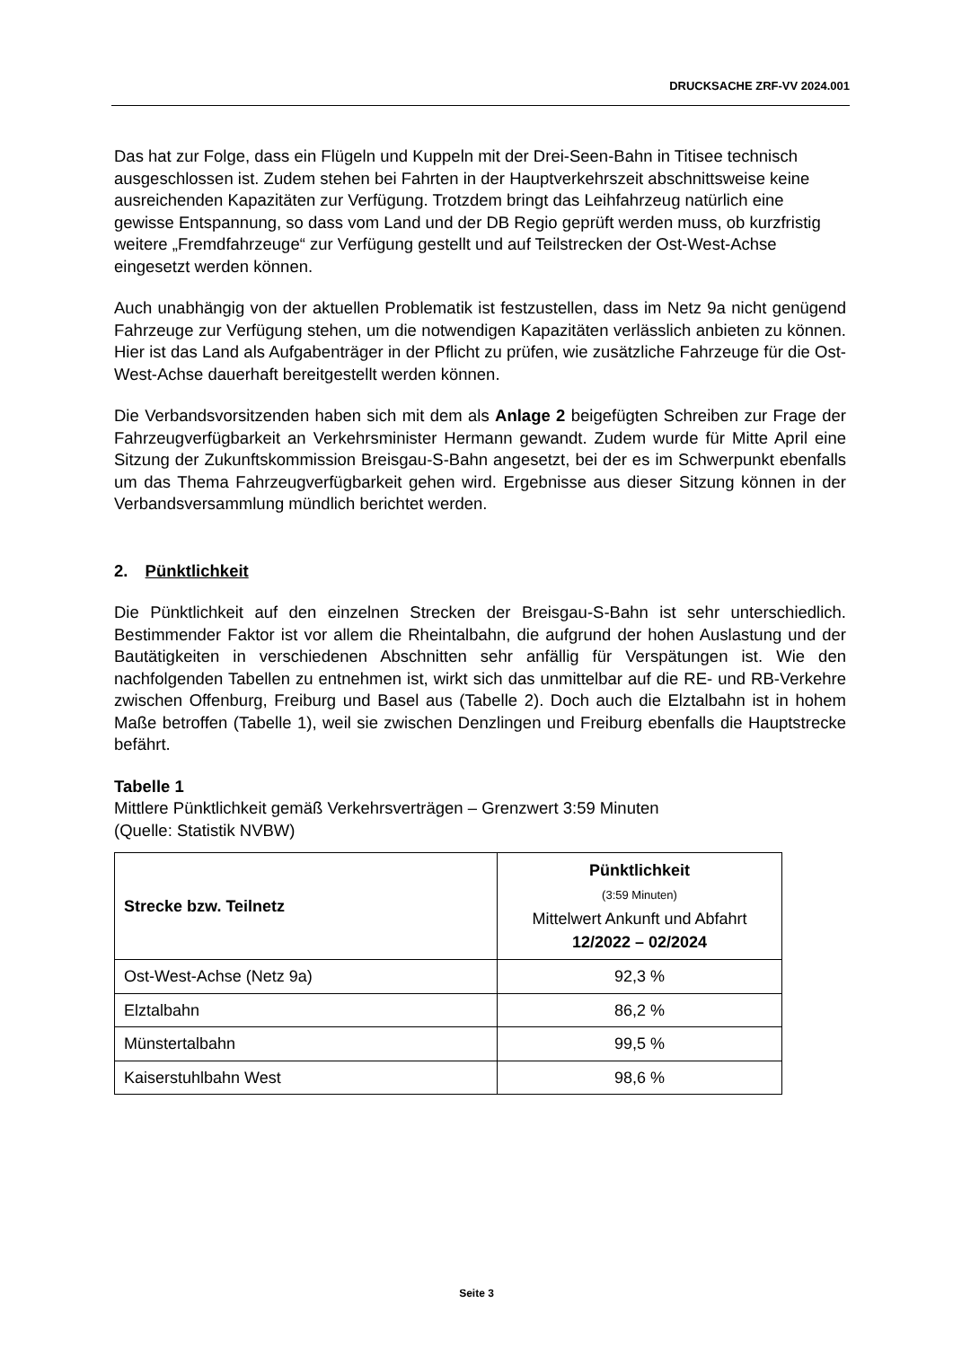DRUCKSACHE ZRF-VV 2024.001
Das hat zur Folge, dass ein Flügeln und Kuppeln mit der Drei-Seen-Bahn in Titisee technisch ausgeschlossen ist. Zudem stehen bei Fahrten in der Hauptverkehrszeit abschnittsweise keine ausreichenden Kapazitäten zur Verfügung. Trotzdem bringt das Leihfahrzeug natürlich eine gewisse Entspannung, so dass vom Land und der DB Regio geprüft werden muss, ob kurzfristig weitere „Fremdfahrzeuge“ zur Verfügung gestellt und auf Teilstrecken der Ost-West-Achse eingesetzt werden können.
Auch unabhängig von der aktuellen Problematik ist festzustellen, dass im Netz 9a nicht genügend Fahrzeuge zur Verfügung stehen, um die notwendigen Kapazitäten verlässlich anbieten zu können. Hier ist das Land als Aufgabenträger in der Pflicht zu prüfen, wie zusätzliche Fahrzeuge für die Ost-West-Achse dauerhaft bereitgestellt werden können.
Die Verbandsvorsitzenden haben sich mit dem als Anlage 2 beigefügten Schreiben zur Frage der Fahrzeugverfügbarkeit an Verkehrsminister Hermann gewandt. Zudem wurde für Mitte April eine Sitzung der Zukunftskommission Breisgau-S-Bahn angesetzt, bei der es im Schwerpunkt ebenfalls um das Thema Fahrzeugverfügbarkeit gehen wird. Ergebnisse aus dieser Sitzung können in der Verbandsversammlung mündlich berichtet werden.
2. Pünktlichkeit
Die Pünktlichkeit auf den einzelnen Strecken der Breisgau-S-Bahn ist sehr unterschiedlich. Bestimmender Faktor ist vor allem die Rheintalbahn, die aufgrund der hohen Auslastung und der Bautätigkeiten in verschiedenen Abschnitten sehr anfällig für Verspätungen ist. Wie den nachfolgenden Tabellen zu entnehmen ist, wirkt sich das unmittelbar auf die RE- und RB-Verkehre zwischen Offenburg, Freiburg und Basel aus (Tabelle 2). Doch auch die Elztalbahn ist in hohem Maße betroffen (Tabelle 1), weil sie zwischen Denzlingen und Freiburg ebenfalls die Hauptstrecke befährt.
Tabelle 1
Mittlere Pünktlichkeit gemäß Verkehrsverträgen – Grenzwert 3:59 Minuten
(Quelle: Statistik NVBW)
| Strecke bzw. Teilnetz | Pünktlichkeit (3:59 Minuten) Mittelwert Ankunft und Abfahrt 12/2022 – 02/2024 |
| --- | --- |
| Ost-West-Achse (Netz 9a) | 92,3 % |
| Elztalbahn | 86,2 % |
| Münstertalbahn | 99,5 % |
| Kaiserstuhlbahn West | 98,6 % |
Seite 3